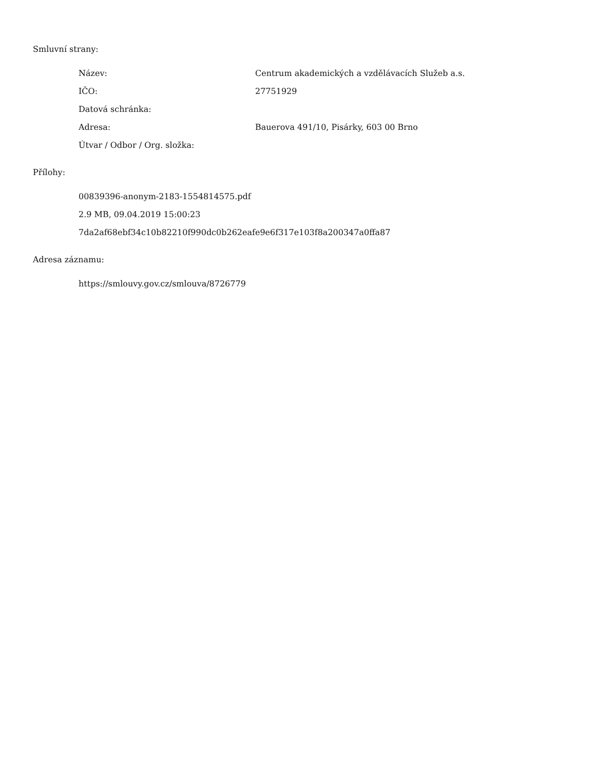Smluvní strany:
| Název: | Centrum akademických a vzdělávacích Služeb a.s. |
| IČO: | 27751929 |
| Datová schránka: | |
| Adresa: | Bauerova 491/10, Pisárky, 603 00 Brno |
| Útvar / Odbor / Org. složka: | |
Přílohy:
00839396-anonym-2183-1554814575.pdf
2.9 MB, 09.04.2019 15:00:23
7da2af68ebf34c10b82210f990dc0b262eafe9e6f317e103f8a200347a0ffa87
Adresa záznamu:
https://smlouvy.gov.cz/smlouva/8726779